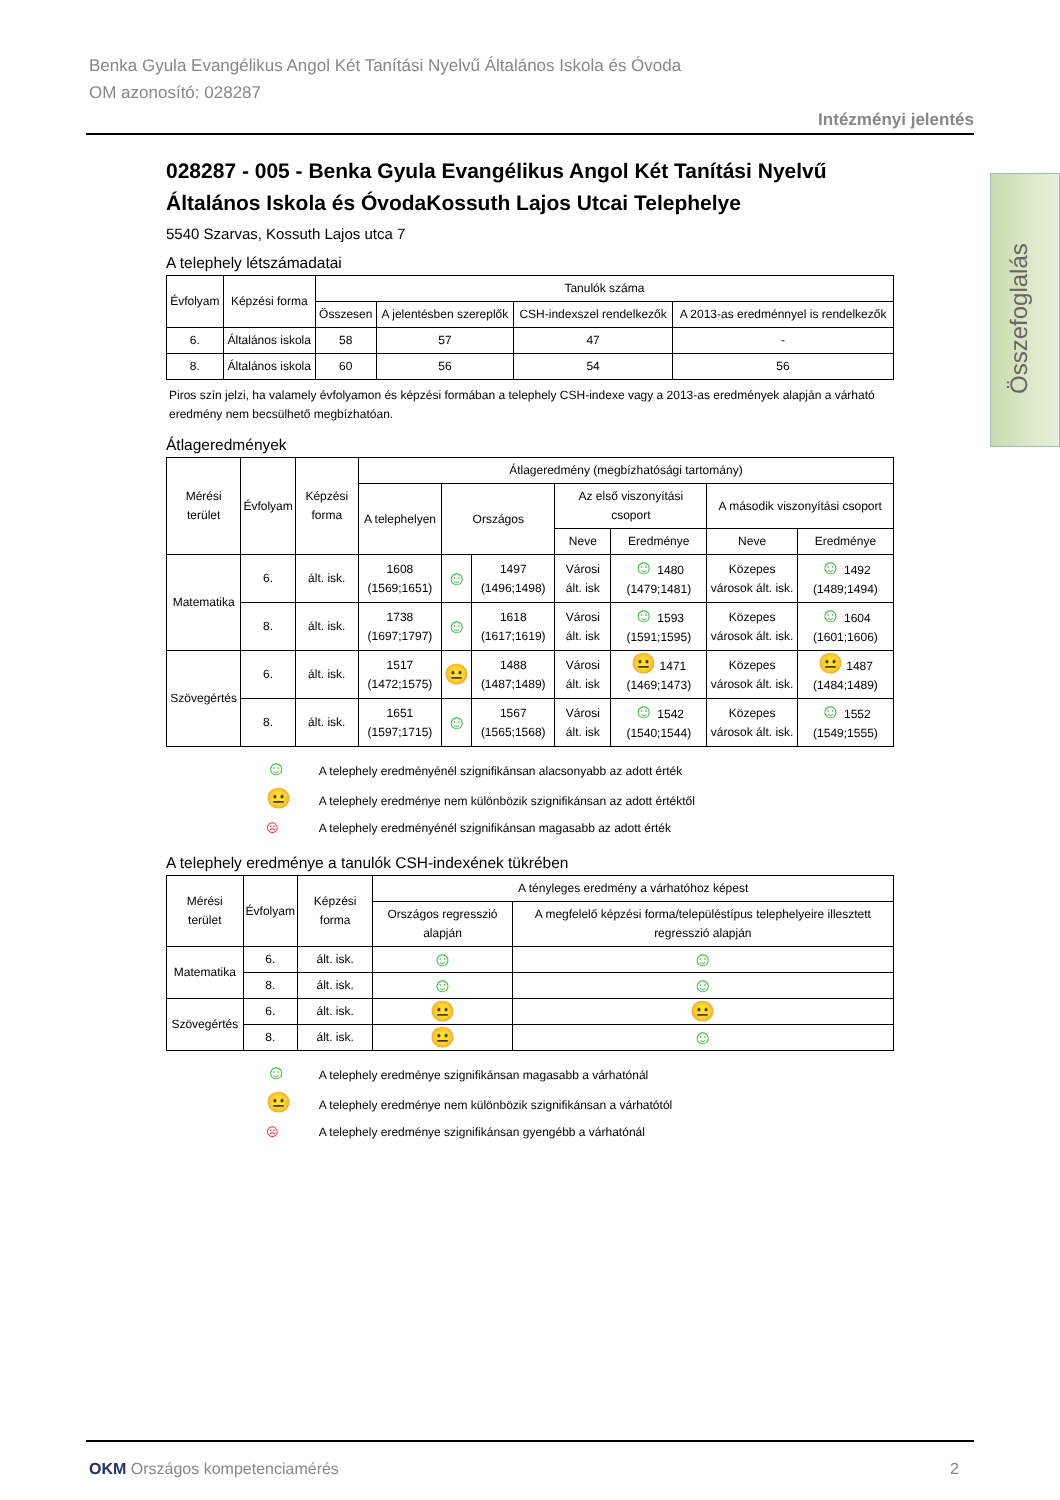Benka Gyula Evangélikus Angol Két Tanítási Nyelvű Általános Iskola és Óvoda
OM azonosító: 028287
Intézményi jelentés
Összefoglalás
028287 - 005 - Benka Gyula Evangélikus Angol Két Tanítási Nyelvű Általános Iskola és ÓvodaKossuth Lajos Utcai Telephelye
5540 Szarvas, Kossuth Lajos utca 7
A telephely létszámadatai
| Évfolyam | Képzési forma | Tanulók száma | | | |
| --- | --- | --- | --- | --- | --- |
| | | Összesen | A jelentésben szereplők | CSH-indexszel rendelkezők | A 2013-as eredménnyel is rendelkezők |
| 6. | Általános iskola | 58 | 57 | 47 | - |
| 8. | Általános iskola | 60 | 56 | 54 | 56 |
Piros szín jelzi, ha valamely évfolyamon és képzési formában a telephely CSH-indexe vagy a 2013-as eredmények alapján a várható eredmény nem becsülhető megbízhatóan.
Átlageredmények
| Mérési terület | Évfolyam | Képzési forma | Átlageredmény (megbízhatósági tartomány) | | | | | | |
| --- | --- | --- | --- | --- | --- | --- | --- | --- | --- |
| | | | A telephelyen | Országos | | Az első viszonyítási csoport | | A második viszonyítási csoport | |
| | | | | | | Neve | Eredménye | Neve | Eredménye |
| Matematika | 6. | ált. isk. | 1608 (1569;1651) | ☺ | 1497 (1496;1498) | Városi ált. isk | ☺ 1480 (1479;1481) | Közepes városok ált. isk. | ☺ 1492 (1489;1494) |
| | 8. | ált. isk. | 1738 (1697;1797) | ☺ | 1618 (1617;1619) | Városi ált. isk | ☺ 1593 (1591;1595) | Közepes városok ált. isk. | ☺ 1604 (1601;1606) |
| Szövegértés | 6. | ált. isk. | 1517 (1472;1575) | 😐 | 1488 (1487;1489) | Városi ált. isk | 😐 1471 (1469;1473) | Közepes városok ált. isk. | 😐 1487 (1484;1489) |
| | 8. | ált. isk. | 1651 (1597;1715) | ☺ | 1567 (1565;1568) | Városi ált. isk | ☺ 1542 (1540;1544) | Közepes városok ált. isk. | ☺ 1552 (1549;1555) |
☺ A telephely eredményénél szignifikánsan alacsonyabb az adott érték
😐 A telephely eredménye nem különbözik szignifikánsan az adott értéktől
☹ A telephely eredményénél szignifikánsan magasabb az adott érték
A telephely eredménye a tanulók CSH-indexének tükrében
| Mérési terület | Évfolyam | Képzési forma | A tényleges eredmény a várhatóhoz képest | |
| --- | --- | --- | --- | --- |
| | | | Országos regresszió alapján | A megfelelő képzési forma/településtípus telephelyeire illesztett regresszió alapján |
| Matematika | 6. | ált. isk. | ☺ | ☺ |
| | 8. | ált. isk. | ☺ | ☺ |
| Szövegértés | 6. | ált. isk. | 😐 | 😐 |
| | 8. | ált. isk. | 😐 | ☺ |
☺ A telephely eredménye szignifikánsan magasabb a várhatónál
😐 A telephely eredménye nem különbözik szignifikánsan a várhatótól
☹ A telephely eredménye szignifikánsan gyengébb a várhatónál
OKM Országos kompetenciamérés 2